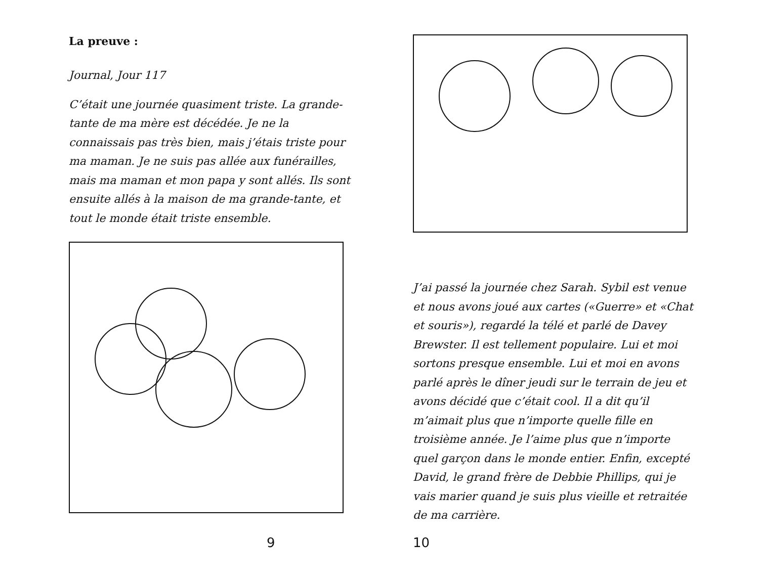La preuve :
Journal, Jour 117
C’était une journée quasiment triste. La grande-tante de ma mère est décédée. Je ne la connaissais pas très bien, mais j’étais triste pour ma maman. Je ne suis pas allée aux funérailles, mais ma maman et mon papa y sont allés. Ils sont ensuite allés à la maison de ma grande-tante, et tout le monde était triste ensemble.
9
J’ai passé la journée chez Sarah. Sybil est venue et nous avons joué aux cartes («Guerre» et «Chat et souris»), regardé la télé et parlé de Davey Brewster. Il est tellement populaire. Lui et moi sortons presque ensemble. Lui et moi en avons parlé après le dîner jeudi sur le terrain de jeu et avons décidé que c’était cool. Il a dit qu’il m’aimait plus que n’importe quelle fille en troisième année. Je l’aime plus que n’importe quel garçon dans le monde entier. Enfin, excepté David, le grand frère de Debbie Phillips, qui je vais marier quand je suis plus vieille et retraitée de ma carrière.
10